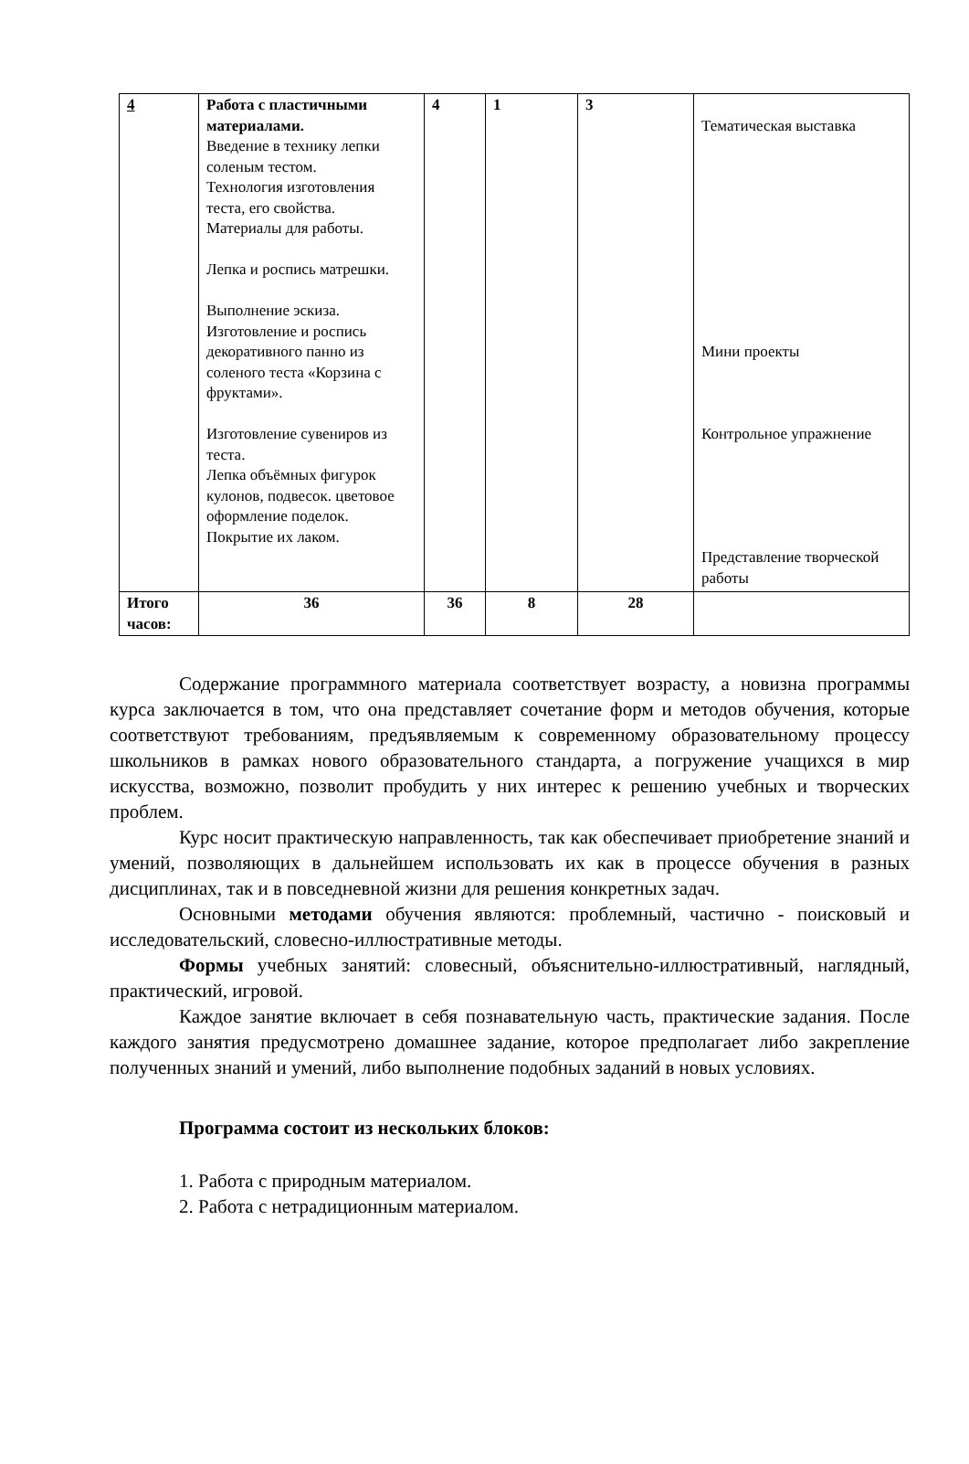| 4 | Работа с пластичными материалами. Введение в технику лепки соленым тестом. Технология изготовления теста, его свойства. Материалы для работы. Лепка и роспись матрешки. Выполнение эскиза. Изготовление и роспись декоративного панно из соленого теста «Корзина с фруктами». Изготовление сувениров из теста. Лепка объёмных фигурок кулонов, подвесок. цветовое оформление поделок. Покрытие их лаком. | 4 | 1 | 3 | Тематическая выставка Мини проекты Контрольное упражнение Представление творческой работы |
| Итого часов: | 36 | 36 | 8 | 28 | |
Содержание программного материала соответствует возрасту, а новизна программы курса заключается в том, что она представляет сочетание форм и методов обучения, которые соответствуют требованиям, предъявляемым к современному образовательному процессу школьников в рамках нового образовательного стандарта, а погружение учащихся в мир искусства, возможно, позволит пробудить у них интерес к решению учебных и творческих проблем.
Курс носит практическую направленность, так как обеспечивает приобретение знаний и умений, позволяющих в дальнейшем использовать их как в процессе обучения в разных дисциплинах, так и в повседневной жизни для решения конкретных задач.
Основными методами обучения являются: проблемный, частично - поисковый и исследовательский, словесно-иллюстративные методы.
Формы учебных занятий: словесный, объяснительно-иллюстративный, наглядный, практический, игровой.
Каждое занятие включает в себя познавательную часть, практические задания. После каждого занятия предусмотрено домашнее задание, которое предполагает либо закрепление полученных знаний и умений, либо выполнение подобных заданий в новых условиях.
Программа состоит из нескольких блоков:
1. Работа с природным материалом.
2. Работа с нетрадиционным материалом.